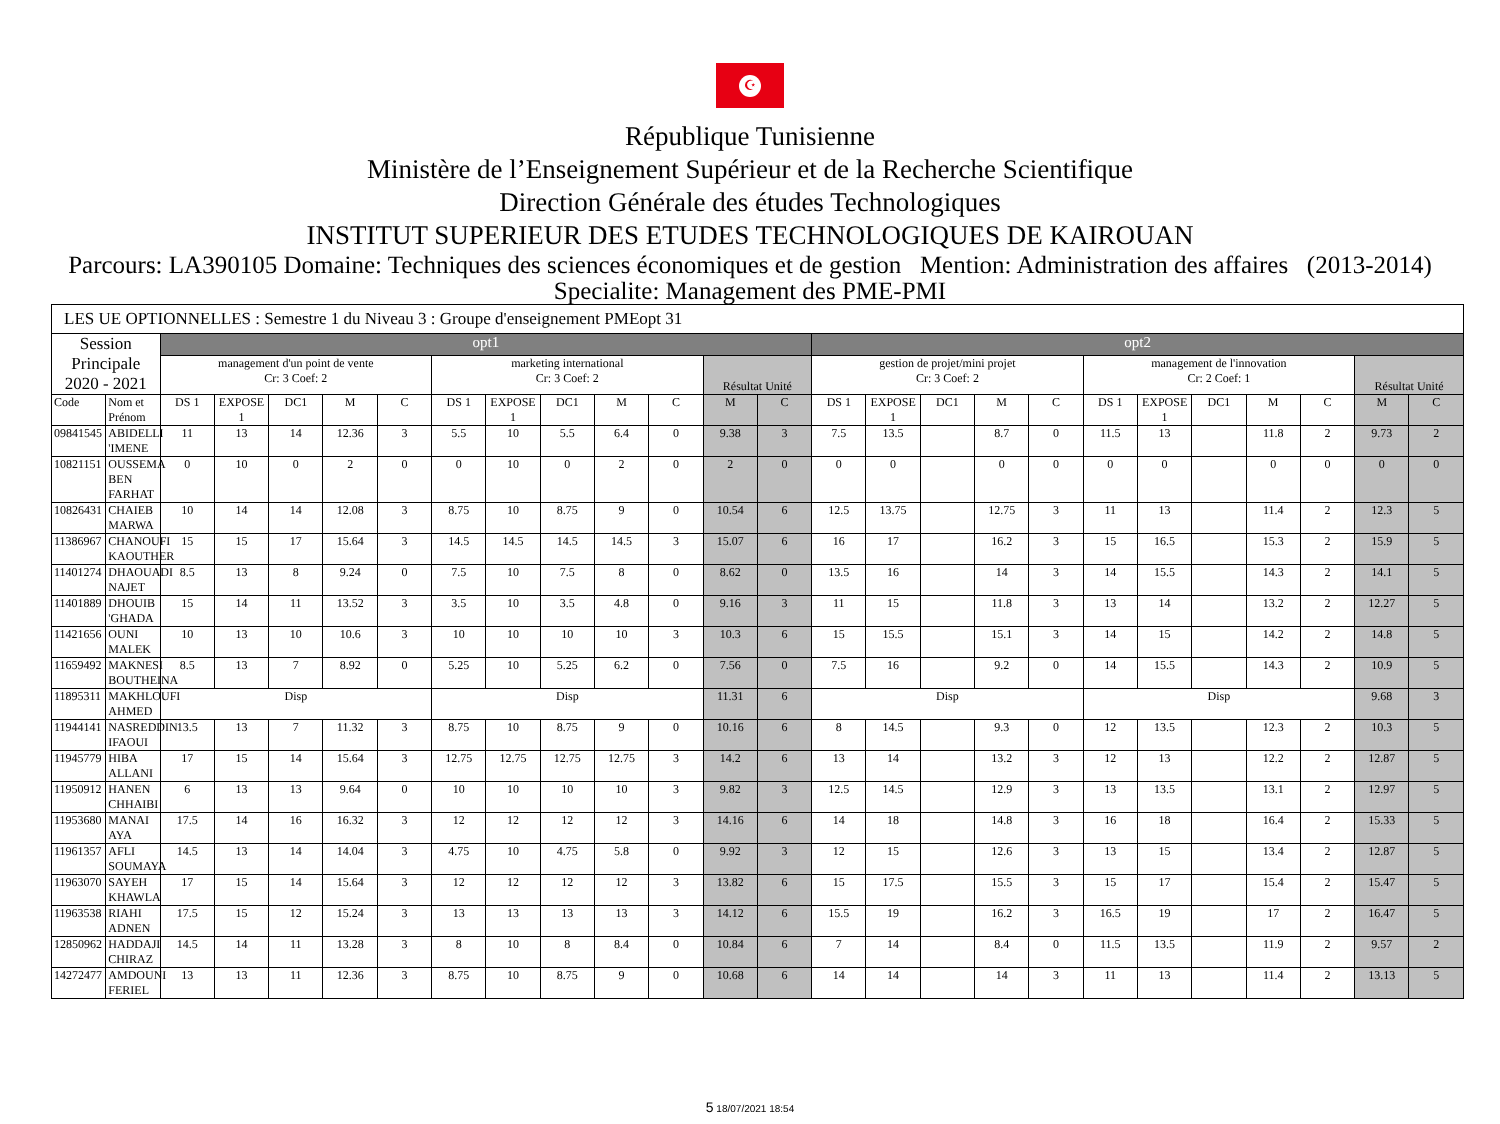☪
République Tunisienne
Ministère de l’Enseignement Supérieur et de la Recherche Scientifique
Direction Générale des études Technologiques
INSTITUT SUPERIEUR DES ETUDES TECHNOLOGIQUES DE KAIROUAN
Parcours: LA390105 Domaine: Techniques des sciences économiques et de gestion Mention: Administration des affaires (2013-2014)
Specialite: Management des PME-PMI
| LES UE OPTIONNELLES : Semestre 1 du Niveau 3 : Groupe d'enseignement PMEopt 31 | | | | | | | | | | | | | | | | | | | | | | | | | |
| Session Principale 2020 - 2021 | | opt1 | | | | | | | | | | | | opt2 | | | | | | | | | | | |
| | | management d'un point de vente Cr: 3 Coef: 2 | | | | | marketing international Cr: 3 Coef: 2 | | | | | Résultat Unité | | gestion de projet/mini projet Cr: 3 Coef: 2 | | | | | management de l'innovation Cr: 2 Coef: 1 | | | | | Résultat Unité | |
| Code | Nom et Prénom | DS 1 | EXPOSE 1 | DC1 | M | C | DS 1 | EXPOSE 1 | DC1 | M | C | M | C | DS 1 | EXPOSE 1 | DC1 | M | C | DS 1 | EXPOSE 1 | DC1 | M | C | M | C |
| 09841545 | ABIDELLI 'IMENE | 11 | 13 | 14 | 12.36 | 3 | 5.5 | 10 | 5.5 | 6.4 | 0 | 9.38 | 3 | 7.5 | 13.5 | | 8.7 | 0 | 11.5 | 13 | | 11.8 | 2 | 9.73 | 2 |
| 10821151 | OUSSEMA BEN FARHAT | 0 | 10 | 0 | 2 | 0 | 0 | 10 | 0 | 2 | 0 | 2 | 0 | 0 | 0 | | 0 | 0 | 0 | 0 | | 0 | 0 | 0 | 0 |
| 10826431 | CHAIEB MARWA | 10 | 14 | 14 | 12.08 | 3 | 8.75 | 10 | 8.75 | 9 | 0 | 10.54 | 6 | 12.5 | 13.75 | | 12.75 | 3 | 11 | 13 | | 11.4 | 2 | 12.3 | 5 |
| 11386967 | CHANOUFI KAOUTHER | 15 | 15 | 17 | 15.64 | 3 | 14.5 | 14.5 | 14.5 | 14.5 | 3 | 15.07 | 6 | 16 | 17 | | 16.2 | 3 | 15 | 16.5 | | 15.3 | 2 | 15.9 | 5 |
| 11401274 | DHAOUADI NAJET | 8.5 | 13 | 8 | 9.24 | 0 | 7.5 | 10 | 7.5 | 8 | 0 | 8.62 | 0 | 13.5 | 16 | | 14 | 3 | 14 | 15.5 | | 14.3 | 2 | 14.1 | 5 |
| 11401889 | DHOUIB 'GHADA | 15 | 14 | 11 | 13.52 | 3 | 3.5 | 10 | 3.5 | 4.8 | 0 | 9.16 | 3 | 11 | 15 | | 11.8 | 3 | 13 | 14 | | 13.2 | 2 | 12.27 | 5 |
| 11421656 | OUNI MALEK | 10 | 13 | 10 | 10.6 | 3 | 10 | 10 | 10 | 10 | 3 | 10.3 | 6 | 15 | 15.5 | | 15.1 | 3 | 14 | 15 | | 14.2 | 2 | 14.8 | 5 |
| 11659492 | MAKNESI BOUTHEINA | 8.5 | 13 | 7 | 8.92 | 0 | 5.25 | 10 | 5.25 | 6.2 | 0 | 7.56 | 0 | 7.5 | 16 | | 9.2 | 0 | 14 | 15.5 | | 14.3 | 2 | 10.9 | 5 |
| 11895311 | MAKHLOUFI AHMED | Disp | | | | | Disp | | | | | 11.31 | 6 | Disp | | | | | Disp | | | | | 9.68 | 3 |
| 11944141 | NASREDDIN IFAOUI | 13.5 | 13 | 7 | 11.32 | 3 | 8.75 | 10 | 8.75 | 9 | 0 | 10.16 | 6 | 8 | 14.5 | | 9.3 | 0 | 12 | 13.5 | | 12.3 | 2 | 10.3 | 5 |
| 11945779 | HIBA ALLANI | 17 | 15 | 14 | 15.64 | 3 | 12.75 | 12.75 | 12.75 | 12.75 | 3 | 14.2 | 6 | 13 | 14 | | 13.2 | 3 | 12 | 13 | | 12.2 | 2 | 12.87 | 5 |
| 11950912 | HANEN CHHAIBI | 6 | 13 | 13 | 9.64 | 0 | 10 | 10 | 10 | 10 | 3 | 9.82 | 3 | 12.5 | 14.5 | | 12.9 | 3 | 13 | 13.5 | | 13.1 | 2 | 12.97 | 5 |
| 11953680 | MANAI AYA | 17.5 | 14 | 16 | 16.32 | 3 | 12 | 12 | 12 | 12 | 3 | 14.16 | 6 | 14 | 18 | | 14.8 | 3 | 16 | 18 | | 16.4 | 2 | 15.33 | 5 |
| 11961357 | AFLI SOUMAYA | 14.5 | 13 | 14 | 14.04 | 3 | 4.75 | 10 | 4.75 | 5.8 | 0 | 9.92 | 3 | 12 | 15 | | 12.6 | 3 | 13 | 15 | | 13.4 | 2 | 12.87 | 5 |
| 11963070 | SAYEH KHAWLA | 17 | 15 | 14 | 15.64 | 3 | 12 | 12 | 12 | 12 | 3 | 13.82 | 6 | 15 | 17.5 | | 15.5 | 3 | 15 | 17 | | 15.4 | 2 | 15.47 | 5 |
| 11963538 | RIAHI ADNEN | 17.5 | 15 | 12 | 15.24 | 3 | 13 | 13 | 13 | 13 | 3 | 14.12 | 6 | 15.5 | 19 | | 16.2 | 3 | 16.5 | 19 | | 17 | 2 | 16.47 | 5 |
| 12850962 | HADDAJI CHIRAZ | 14.5 | 14 | 11 | 13.28 | 3 | 8 | 10 | 8 | 8.4 | 0 | 10.84 | 6 | 7 | 14 | | 8.4 | 0 | 11.5 | 13.5 | | 11.9 | 2 | 9.57 | 2 |
| 14272477 | AMDOUNI FERIEL | 13 | 13 | 11 | 12.36 | 3 | 8.75 | 10 | 8.75 | 9 | 0 | 10.68 | 6 | 14 | 14 | | 14 | 3 | 11 | 13 | | 11.4 | 2 | 13.13 | 5 |
5 18/07/2021 18:54